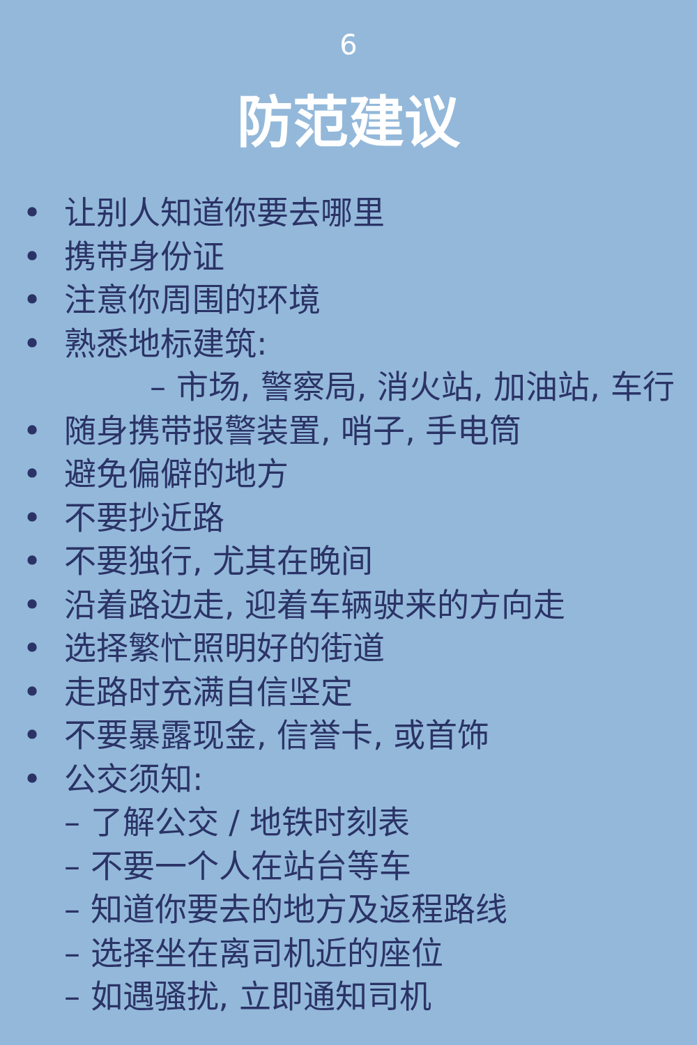6
防范建议
• 让别人知道你要去哪里
• 携带身份证
• 注意你周围的环境
• 熟悉地标建筑:
– 市场, 警察局, 消火站, 加油站, 车行
• 随身携带报警装置, 哨子, 手电筒
• 避免偏僻的地方
• 不要抄近路
• 不要独行, 尤其在晚间
• 沿着路边走, 迎着车辆驶来的方向走
• 选择繁忙照明好的街道
• 走路时充满自信坚定
• 不要暴露现金, 信誉卡, 或首饰
• 公交须知:
– 了解公交 / 地铁时刻表
– 不要一个人在站台等车
– 知道你要去的地方及返程路线
– 选择坐在离司机近的座位
– 如遇骚扰, 立即通知司机